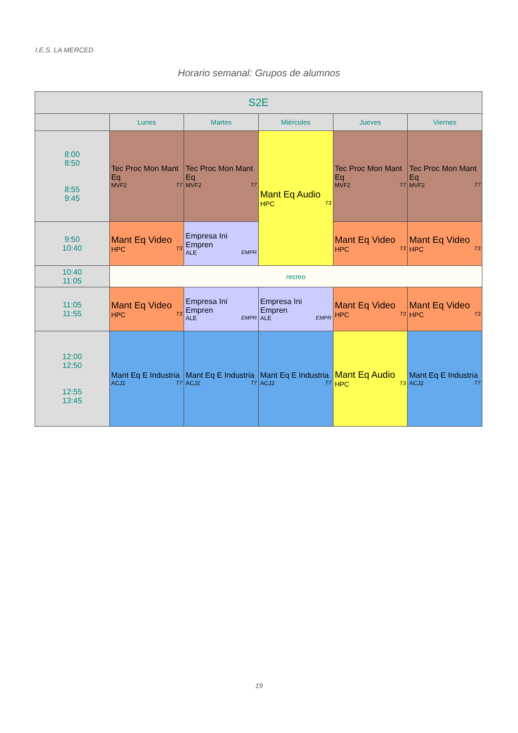I.E.S. LA MERCED
Horario semanal: Grupos de alumnos
| S2E | | | | | |
| --- | --- | --- | --- | --- | --- |
| | Lunes | Martes | Miércoles | Jueves | Viernes |
| 8:00 8:50 8:55 9:45 | Tec Proc Mon Mant Eq MVF2 T7 | Tec Proc Mon Mant Eq MVF2 T7 | Mant Eq Audio HPC T3 | Tec Proc Mon Mant Eq MVF2 T7 | Tec Proc Mon Mant Eq MVF2 T7 |
| 9:50 10:40 | Mant Eq Video HPC T3 | Empresa Ini Empren ALE EMPR | | Mant Eq Video HPC T3 | Mant Eq Video HPC T3 |
| 10:40 11:05 | recreo | | | | |
| 11:05 11:55 | Mant Eq Video HPC T3 | Empresa Ini Empren ALE EMPR | Empresa Ini Empren ALE EMPR | Mant Eq Video HPC T3 | Mant Eq Video HPC T3 |
| 12:00 12:50 12:55 13:45 | Mant Eq E Industria ACJ2 T7 | Mant Eq E Industria ACJ2 T7 | Mant Eq E Industria ACJ2 T7 | Mant Eq Audio HPC T3 | Mant Eq E Industria ACJ2 T7 |
19